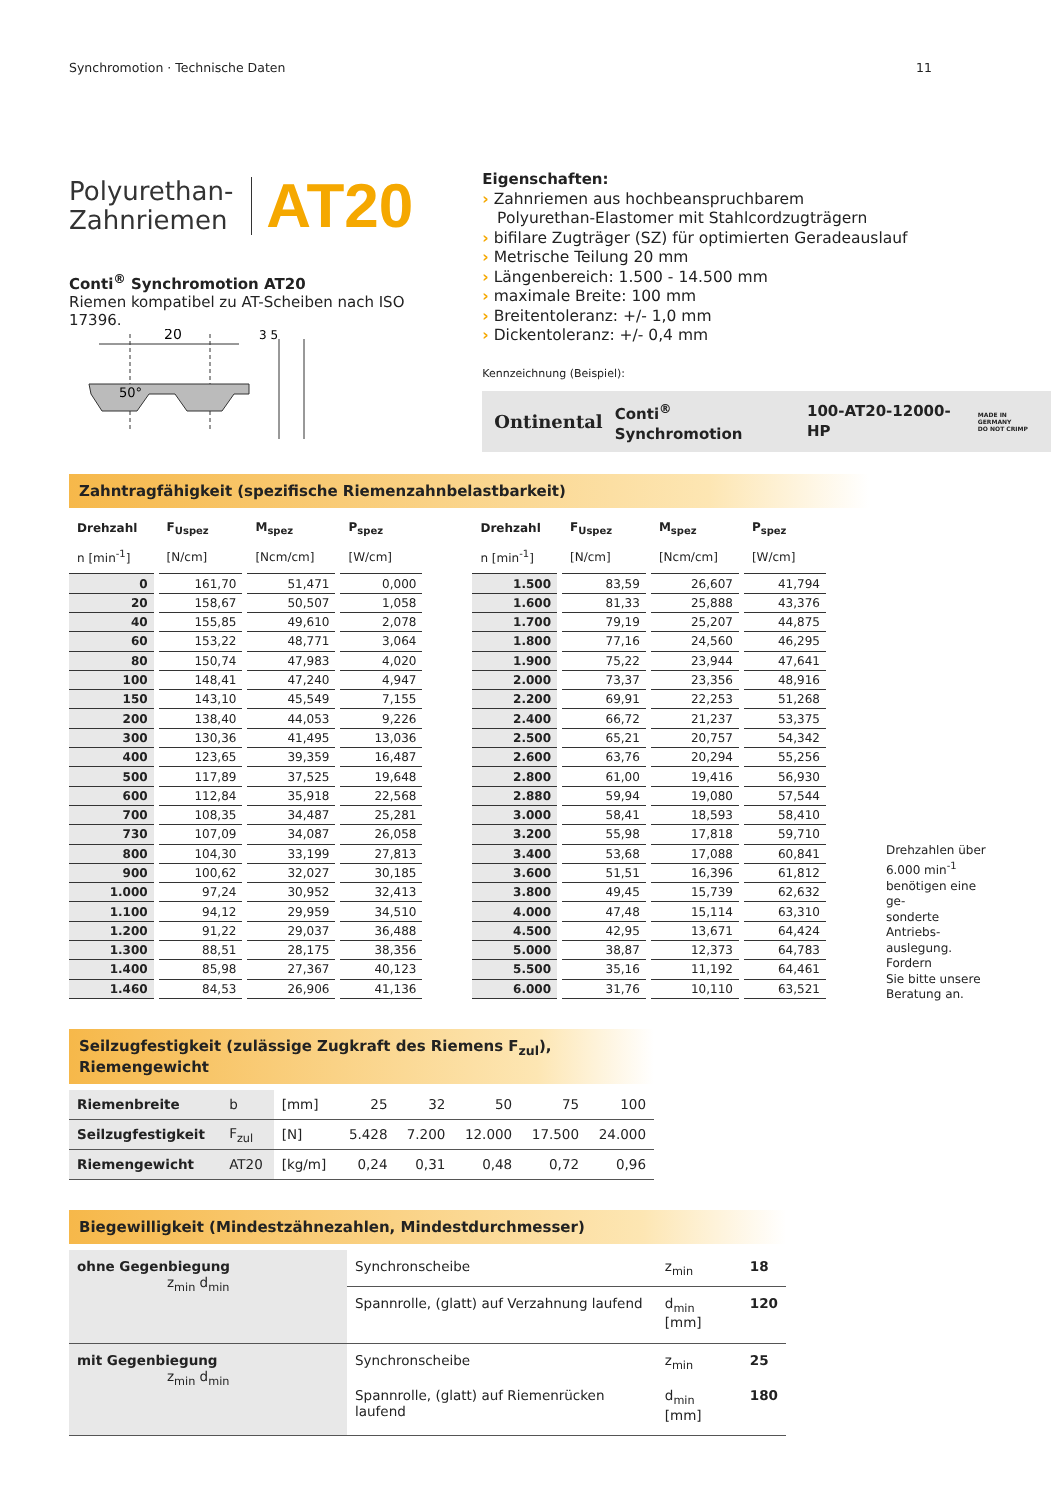Synchromotion · Technische Daten 11
Polyurethan-
Zahnriemen
AT20
Conti<sup>®</sup> Synchromotion AT20
Riemen kompatibel zu AT-Scheiben nach ISO 17396.
20
50°
3 5
Eigenschaften:
› Zahnriemen aus hochbeanspruchbarem
Polyurethan-Elastomer mit Stahlcordzugträgern
› bifilare Zugträger (SZ) für optimierten Geradeauslauf
› Metrische Teilung 20 mm
› Längenbereich: 1.500 - 14.500 mm
› maximale Breite: 100 mm
› Breitentoleranz: +/- 1,0 mm
› Dickentoleranz: +/- 0,4 mm
Kennzeichnung (Beispiel):
Ontinental Conti<sup>®</sup> Synchromotion 100-AT20-12000-HP MADE IN GERMANY
DO NOT CRIMP
Zahntragfähigkeit (spezifische Riemenzahnbelastbarkeit)
| Drehzahl | F<sub>Uspez</sub> | M<sub>spez</sub> | P<sub>spez</sub> |
| --- | --- | --- | --- |
| n [min<sup>-1</sup>] | [N/cm] | [Ncm/cm] | [W/cm] |
| 0 | 161,70 | 51,471 | 0,000 |
| 20 | 158,67 | 50,507 | 1,058 |
| 40 | 155,85 | 49,610 | 2,078 |
| 60 | 153,22 | 48,771 | 3,064 |
| 80 | 150,74 | 47,983 | 4,020 |
| 100 | 148,41 | 47,240 | 4,947 |
| 150 | 143,10 | 45,549 | 7,155 |
| 200 | 138,40 | 44,053 | 9,226 |
| 300 | 130,36 | 41,495 | 13,036 |
| 400 | 123,65 | 39,359 | 16,487 |
| 500 | 117,89 | 37,525 | 19,648 |
| 600 | 112,84 | 35,918 | 22,568 |
| 700 | 108,35 | 34,487 | 25,281 |
| 730 | 107,09 | 34,087 | 26,058 |
| 800 | 104,30 | 33,199 | 27,813 |
| 900 | 100,62 | 32,027 | 30,185 |
| 1.000 | 97,24 | 30,952 | 32,413 |
| 1.100 | 94,12 | 29,959 | 34,510 |
| 1.200 | 91,22 | 29,037 | 36,488 |
| 1.300 | 88,51 | 28,175 | 38,356 |
| 1.400 | 85,98 | 27,367 | 40,123 |
| 1.460 | 84,53 | 26,906 | 41,136 |
| Drehzahl | F<sub>Uspez</sub> | M<sub>spez</sub> | P<sub>spez</sub> |
| --- | --- | --- | --- |
| n [min<sup>-1</sup>] | [N/cm] | [Ncm/cm] | [W/cm] |
| 1.500 | 83,59 | 26,607 | 41,794 |
| 1.600 | 81,33 | 25,888 | 43,376 |
| 1.700 | 79,19 | 25,207 | 44,875 |
| 1.800 | 77,16 | 24,560 | 46,295 |
| 1.900 | 75,22 | 23,944 | 47,641 |
| 2.000 | 73,37 | 23,356 | 48,916 |
| 2.200 | 69,91 | 22,253 | 51,268 |
| 2.400 | 66,72 | 21,237 | 53,375 |
| 2.500 | 65,21 | 20,757 | 54,342 |
| 2.600 | 63,76 | 20,294 | 55,256 |
| 2.800 | 61,00 | 19,416 | 56,930 |
| 2.880 | 59,94 | 19,080 | 57,544 |
| 3.000 | 58,41 | 18,593 | 58,410 |
| 3.200 | 55,98 | 17,818 | 59,710 |
| 3.400 | 53,68 | 17,088 | 60,841 |
| 3.600 | 51,51 | 16,396 | 61,812 |
| 3.800 | 49,45 | 15,739 | 62,632 |
| 4.000 | 47,48 | 15,114 | 63,310 |
| 4.500 | 42,95 | 13,671 | 64,424 |
| 5.000 | 38,87 | 12,373 | 64,783 |
| 5.500 | 35,16 | 11,192 | 64,461 |
| 6.000 | 31,76 | 10,110 | 63,521 |
Drehzahlen über
6.000 min<sup>-1</sup>
benötigen eine ge-
sonderte Antriebs-
auslegung. Fordern
Sie bitte unsere
Beratung an.
Seilzugfestigkeit (zulässige Zugkraft des Riemens F<sub>zul</sub>), Riemengewicht
| Riemenbreite | b | [mm] | 25 | 32 | 50 | 75 | 100 |
| Seilzugfestigkeit | F<sub>zul</sub> | [N] | 5.428 | 7.200 | 12.000 | 17.500 | 24.000 |
| Riemengewicht | AT20 | [kg/m] | 0,24 | 0,31 | 0,48 | 0,72 | 0,96 |
Biegewilligkeit (Mindestzähnezahlen, Mindestdurchmesser)
| ohne Gegenbiegung z<sub>min</sub> d<sub>min</sub> | Synchronscheibe | z<sub>min</sub> | 18 |
| | Spannrolle, (glatt) auf Verzahnung laufend | d<sub>min</sub> [mm] | 120 |
| mit Gegenbiegung z<sub>min</sub> d<sub>min</sub> | Synchronscheibe | z<sub>min</sub> | 25 |
| | Spannrolle, (glatt) auf Riemenrücken laufend | d<sub>min</sub> [mm] | 180 |